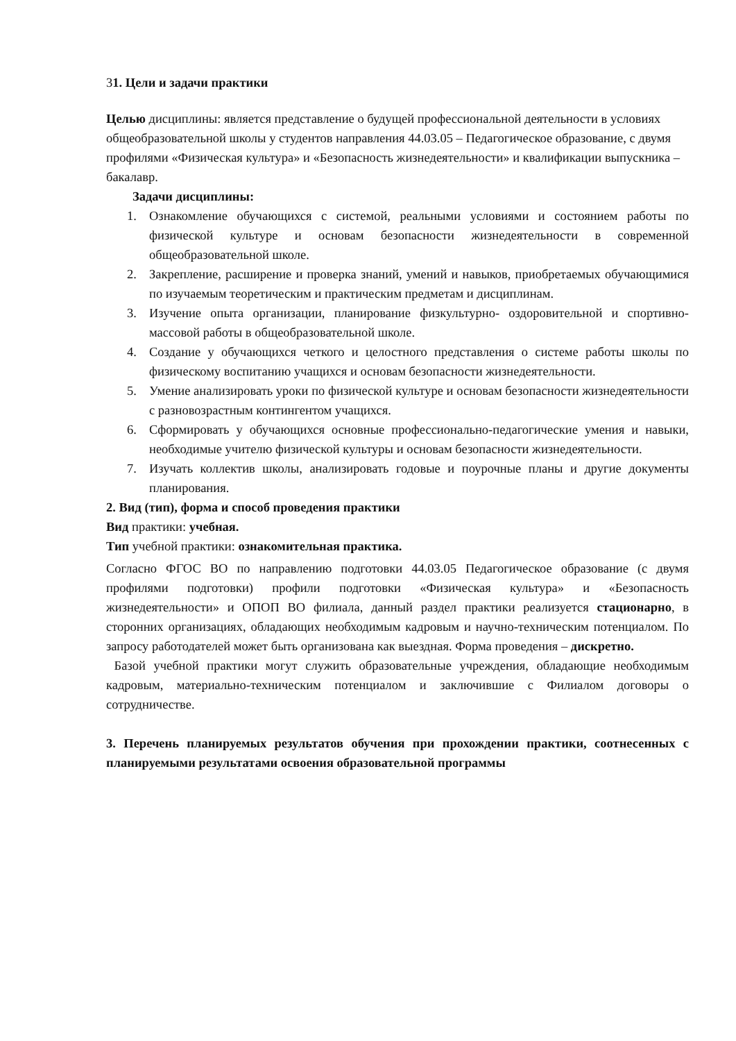31. Цели и задачи практики
Целью дисциплины: является представление о будущей профессиональной деятельности в условиях общеобразовательной школы у студентов направления 44.03.05 – Педагогическое образование, с двумя профилями «Физическая культура» и «Безопасность жизнедеятельности» и квалификации выпускника – бакалавр.
Задачи дисциплины:
1. Ознакомление обучающихся с системой, реальными условиями и состоянием работы по физической культуре и основам безопасности жизнедеятельности в современной общеобразовательной школе.
2. Закрепление, расширение и проверка знаний, умений и навыков, приобретаемых обучающимися по изучаемым теоретическим и практическим предметам и дисциплинам.
3. Изучение опыта организации, планирование физкультурно- оздоровительной и спортивно-массовой работы в общеобразовательной школе.
4. Создание у обучающихся четкого и целостного представления о системе работы школы по физическому воспитанию учащихся и основам безопасности жизнедеятельности.
5. Умение анализировать уроки по физической культуре и основам безопасности жизнедеятельности с разновозрастным контингентом учащихся.
6. Сформировать у обучающихся основные профессионально-педагогические умения и навыки, необходимые учителю физической культуры и основам безопасности жизнедеятельности.
7. Изучать коллектив школы, анализировать годовые и поурочные планы и другие документы планирования.
2. Вид (тип), форма и способ проведения практики
Вид практики: учебная.
Тип учебной практики: ознакомительная практика.
Согласно ФГОС ВО по направлению подготовки 44.03.05 Педагогическое образование (с двумя профилями подготовки) профили подготовки «Физическая культура» и «Безопасность жизнедеятельности» и ОПОП ВО филиала, данный раздел практики реализуется стационарно, в сторонних организациях, обладающих необходимым кадровым и научно-техническим потенциалом. По запросу работодателей может быть организована как выездная. Форма проведения – дискретно.
Базой учебной практики могут служить образовательные учреждения, обладающие необходимым кадровым, материально-техническим потенциалом и заключившие с Филиалом договоры о сотрудничестве.
3. Перечень планируемых результатов обучения при прохождении практики, соотнесенных с планируемыми результатами освоения образовательной программы